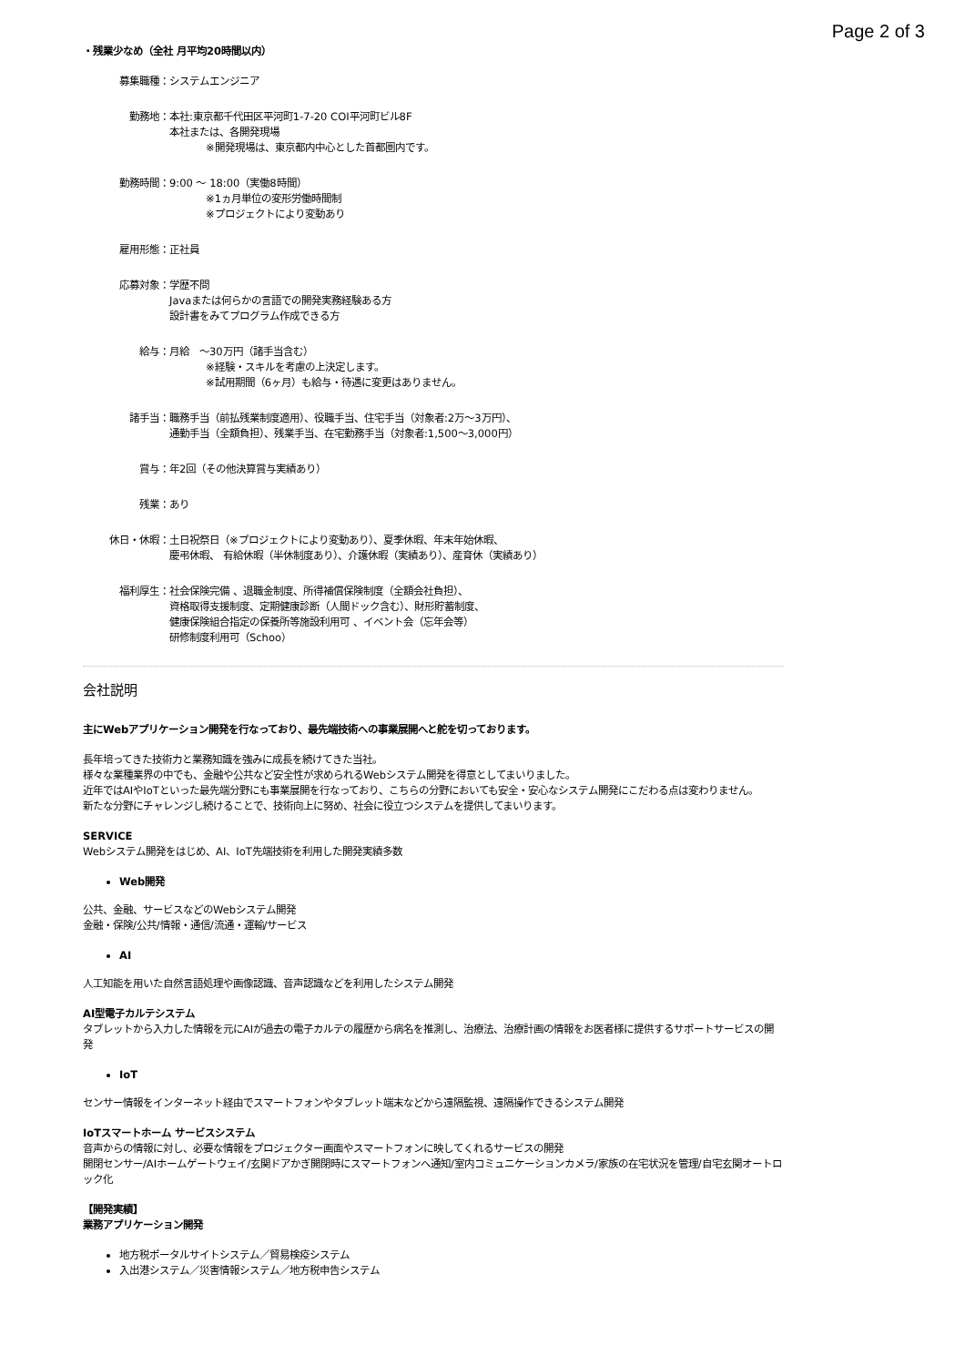Page 2 of 3
・残業少なめ（全社 月平均20時間以内）
募集職種： システムエンジニア
勤務地： 本社:東京都千代田区平河町1-7-20 COI平河町ビル8F
本社または、各開発現場
※開発現場は、東京都内中心とした首都圏内です。
勤務時間： 9:00 ～ 18:00（実働8時間）
※1ヵ月単位の変形労働時間制
※プロジェクトにより変動あり
雇用形態： 正社員
応募対象： 学歴不問
Javaまたは何らかの言語での開発実務経験ある方
設計書をみてプログラム作成できる方
給与： 月給　～30万円（諸手当含む）
※経験・スキルを考慮の上決定します。
※試用期間（6ヶ月）も給与・待遇に変更はありません。
諸手当： 職務手当（前払残業制度適用）、役職手当、住宅手当（対象者:2万～3万円）、
通勤手当（全額負担）、残業手当、在宅勤務手当（対象者:1,500～3,000円）
賞与： 年2回（その他決算賞与実績あり）
残業： あり
休日・休暇： 土日祝祭日（※プロジェクトにより変動あり）、夏季休暇、年末年始休暇、
慶弔休暇、 有給休暇（半休制度あり）、介護休暇（実績あり）、産育休（実績あり）
福利厚生： 社会保険完備 、退職金制度、所得補償保険制度（全額会社負担）、
資格取得支援制度、定期健康診断（人間ドック含む）、財形貯蓄制度、
健康保険組合指定の保養所等施設利用可 、イベント会（忘年会等）
研修制度利用可（Schoo）
会社説明
主にWebアプリケーション開発を行なっており、最先端技術への事業展開へと舵を切っております。
長年培ってきた技術力と業務知識を強みに成長を続けてきた当社。
様々な業種業界の中でも、金融や公共など安全性が求められるWebシステム開発を得意としてまいりました。
近年ではAIやIoTといった最先端分野にも事業展開を行なっており、こちらの分野においても安全・安心なシステム開発にこだわる点は変わりません。
新たな分野にチャレンジし続けることで、技術向上に努め、社会に役立つシステムを提供してまいります。
SERVICE
Webシステム開発をはじめ、AI、IoT先端技術を利用した開発実績多数
Web開発
公共、金融、サービスなどのWebシステム開発
金融・保険/公共/情報・通信/流通・運輸/サービス
AI
人工知能を用いた自然言語処理や画像認識、音声認識などを利用したシステム開発
AI型電子カルテシステム
タブレットから入力した情報を元にAIが過去の電子カルテの履歴から病名を推測し、治療法、治療計画の情報をお医者様に提供するサポートサービスの開発
IoT
センサー情報をインターネット経由でスマートフォンやタブレット端末などから遠隔監視、遠隔操作できるシステム開発
IoTスマートホーム サービスシステム
音声からの情報に対し、必要な情報をプロジェクター画面やスマートフォンに映してくれるサービスの開発
開閉センサー/AIホームゲートウェイ/玄関ドアかぎ開閉時にスマートフォンへ通知/室内コミュニケーションカメラ/家族の在宅状況を管理/自宅玄関オートロック化
【開発実績】
業務アプリケーション開発
地方税ポータルサイトシステム／貿易検疫システム
入出港システム／災害情報システム／地方税申告システム